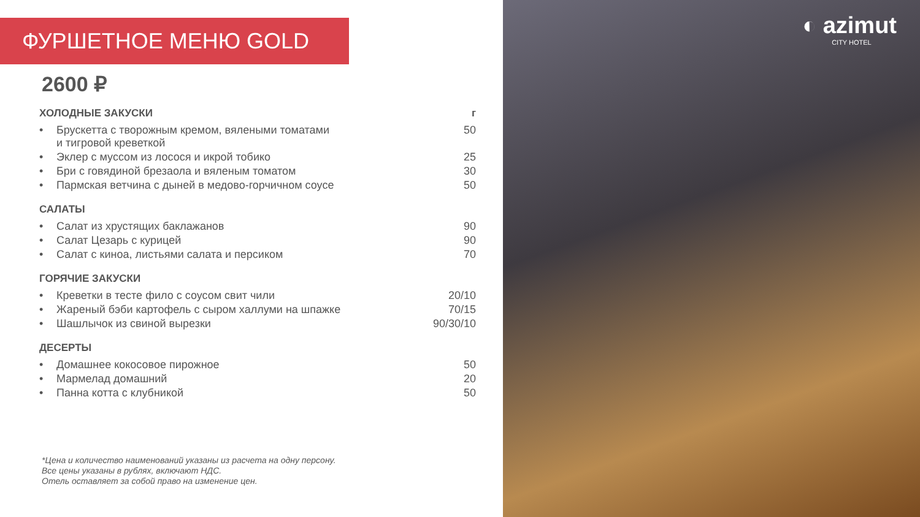ФУРШЕТНОЕ МЕНЮ GOLD
2600 ₽
| ХОЛОДНЫЕ ЗАКУСКИ | | г |
| --- | --- | --- |
| • | Брускетта с творожным кремом, вялеными томатами и тигровой креветкой | 50 |
| • | Эклер с муссом из лосося и икрой тобико | 25 |
| • | Бри с говядиной брезаола и вяленым томатом | 30 |
| • | Пармская ветчина с дыней в медово-горчичном соусе | 50 |
| САЛАТЫ | | |
| • | Салат из хрустящих баклажанов | 90 |
| • | Салат Цезарь с курицей | 90 |
| • | Салат с киноа, листьями салата и персиком | 70 |
| ГОРЯЧИЕ ЗАКУСКИ | | |
| • | Креветки в тесте фило с соусом свит чили | 20/10 |
| • | Жареный бэби картофель с сыром халлуми на шпажке | 70/15 |
| • | Шашлычок из свиной вырезки | 90/30/10 |
| ДЕСЕРТЫ | | |
| • | Домашнее кокосовое пирожное | 50 |
| • | Мармелад домашний | 20 |
| • | Панна котта с клубникой | 50 |
*Цена и количество наименований указаны из расчета на одну персону.
Все цены указаны в рублях, включают НДС.
Отель оставляет за собой право на изменение цен.
◐ azimut
CITY HOTEL